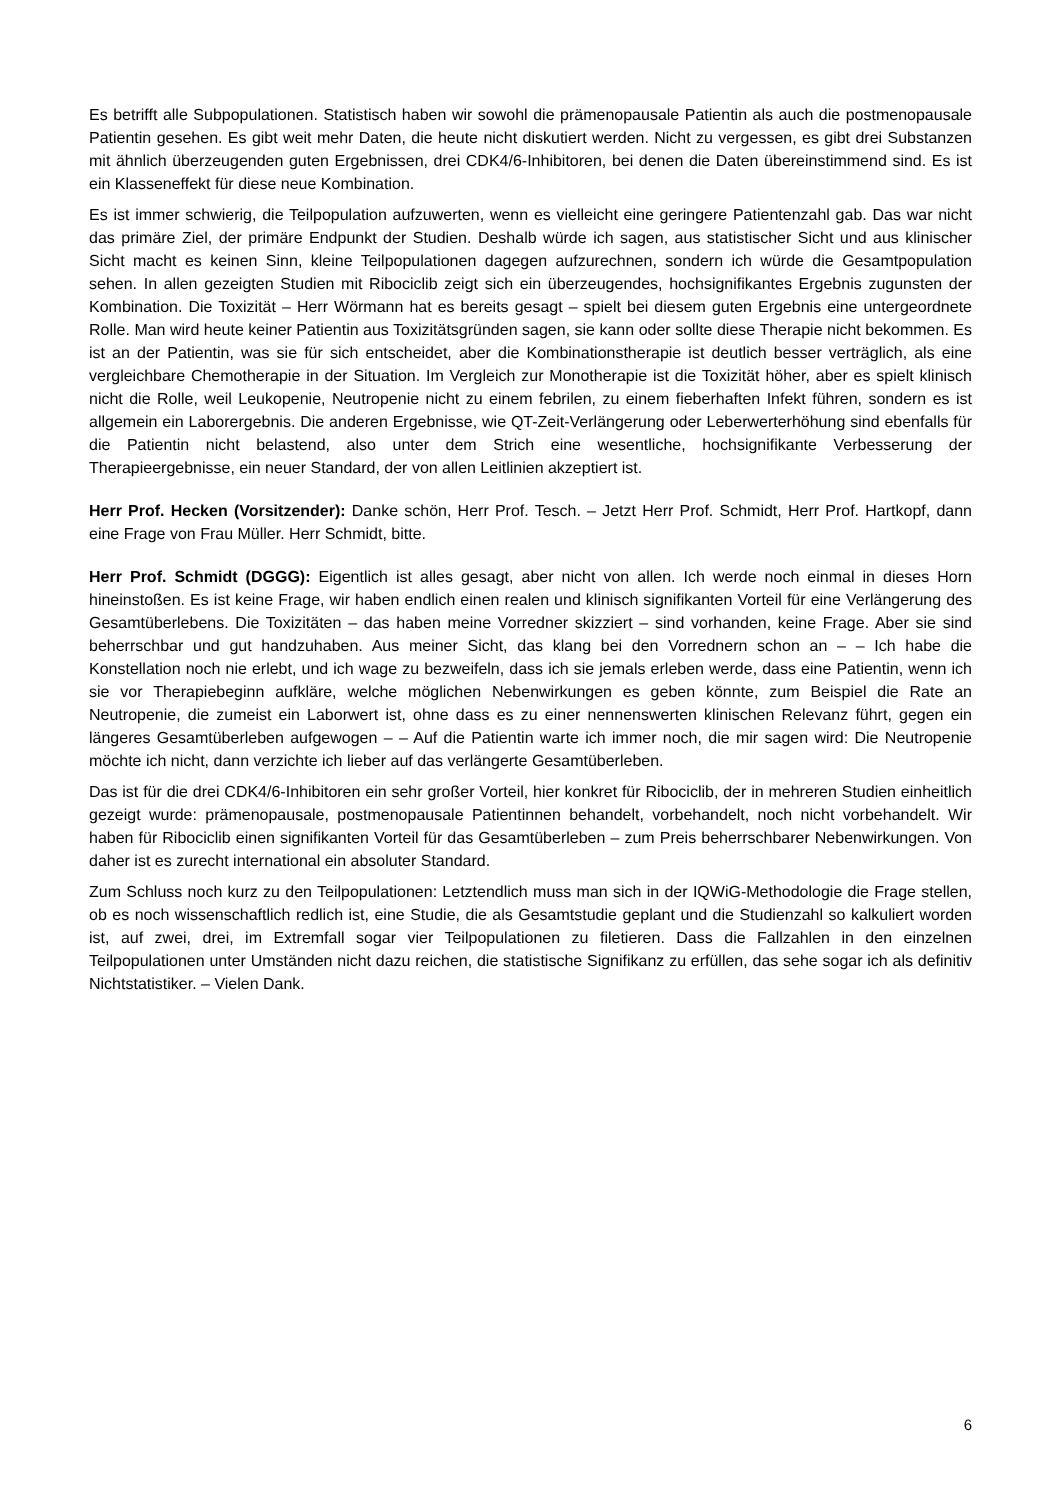Es betrifft alle Subpopulationen. Statistisch haben wir sowohl die prämenopausale Patientin als auch die postmenopausale Patientin gesehen. Es gibt weit mehr Daten, die heute nicht diskutiert werden. Nicht zu vergessen, es gibt drei Substanzen mit ähnlich überzeugenden guten Ergebnissen, drei CDK4/6-Inhibitoren, bei denen die Daten übereinstimmend sind. Es ist ein Klasseneffekt für diese neue Kombination.
Es ist immer schwierig, die Teilpopulation aufzuwerten, wenn es vielleicht eine geringere Patientenzahl gab. Das war nicht das primäre Ziel, der primäre Endpunkt der Studien. Deshalb würde ich sagen, aus statistischer Sicht und aus klinischer Sicht macht es keinen Sinn, kleine Teilpopulationen dagegen aufzurechnen, sondern ich würde die Gesamtpopulation sehen. In allen gezeigten Studien mit Ribociclib zeigt sich ein überzeugendes, hochsignifikantes Ergebnis zugunsten der Kombination. Die Toxizität – Herr Wörmann hat es bereits gesagt – spielt bei diesem guten Ergebnis eine untergeordnete Rolle. Man wird heute keiner Patientin aus Toxizitätsgründen sagen, sie kann oder sollte diese Therapie nicht bekommen. Es ist an der Patientin, was sie für sich entscheidet, aber die Kombinationstherapie ist deutlich besser verträglich, als eine vergleichbare Chemotherapie in der Situation. Im Vergleich zur Monotherapie ist die Toxizität höher, aber es spielt klinisch nicht die Rolle, weil Leukopenie, Neutropenie nicht zu einem febrilen, zu einem fieberhaften Infekt führen, sondern es ist allgemein ein Laborergebnis. Die anderen Ergebnisse, wie QT-Zeit-Verlängerung oder Leberwerterhöhung sind ebenfalls für die Patientin nicht belastend, also unter dem Strich eine wesentliche, hochsignifikante Verbesserung der Therapieergebnisse, ein neuer Standard, der von allen Leitlinien akzeptiert ist.
Herr Prof. Hecken (Vorsitzender): Danke schön, Herr Prof. Tesch. – Jetzt Herr Prof. Schmidt, Herr Prof. Hartkopf, dann eine Frage von Frau Müller. Herr Schmidt, bitte.
Herr Prof. Schmidt (DGGG): Eigentlich ist alles gesagt, aber nicht von allen. Ich werde noch einmal in dieses Horn hineinstoßen. Es ist keine Frage, wir haben endlich einen realen und klinisch signifikanten Vorteil für eine Verlängerung des Gesamtüberlebens. Die Toxizitäten – das haben meine Vorredner skizziert – sind vorhanden, keine Frage. Aber sie sind beherrschbar und gut handzuhaben. Aus meiner Sicht, das klang bei den Vorrednern schon an – – Ich habe die Konstellation noch nie erlebt, und ich wage zu bezweifeln, dass ich sie jemals erleben werde, dass eine Patientin, wenn ich sie vor Therapiebeginn aufkläre, welche möglichen Nebenwirkungen es geben könnte, zum Beispiel die Rate an Neutropenie, die zumeist ein Laborwert ist, ohne dass es zu einer nennenswerten klinischen Relevanz führt, gegen ein längeres Gesamtüberleben aufgewogen – – Auf die Patientin warte ich immer noch, die mir sagen wird: Die Neutropenie möchte ich nicht, dann verzichte ich lieber auf das verlängerte Gesamtüberleben.
Das ist für die drei CDK4/6-Inhibitoren ein sehr großer Vorteil, hier konkret für Ribociclib, der in mehreren Studien einheitlich gezeigt wurde: prämenopausale, postmenopausale Patientinnen behandelt, vorbehandelt, noch nicht vorbehandelt. Wir haben für Ribociclib einen signifikanten Vorteil für das Gesamtüberleben – zum Preis beherrschbarer Nebenwirkungen. Von daher ist es zurecht international ein absoluter Standard.
Zum Schluss noch kurz zu den Teilpopulationen: Letztendlich muss man sich in der IQWiG-Methodologie die Frage stellen, ob es noch wissenschaftlich redlich ist, eine Studie, die als Gesamtstudie geplant und die Studienzahl so kalkuliert worden ist, auf zwei, drei, im Extremfall sogar vier Teilpopulationen zu filetieren. Dass die Fallzahlen in den einzelnen Teilpopulationen unter Umständen nicht dazu reichen, die statistische Signifikanz zu erfüllen, das sehe sogar ich als definitiv Nichtstatistiker. – Vielen Dank.
6